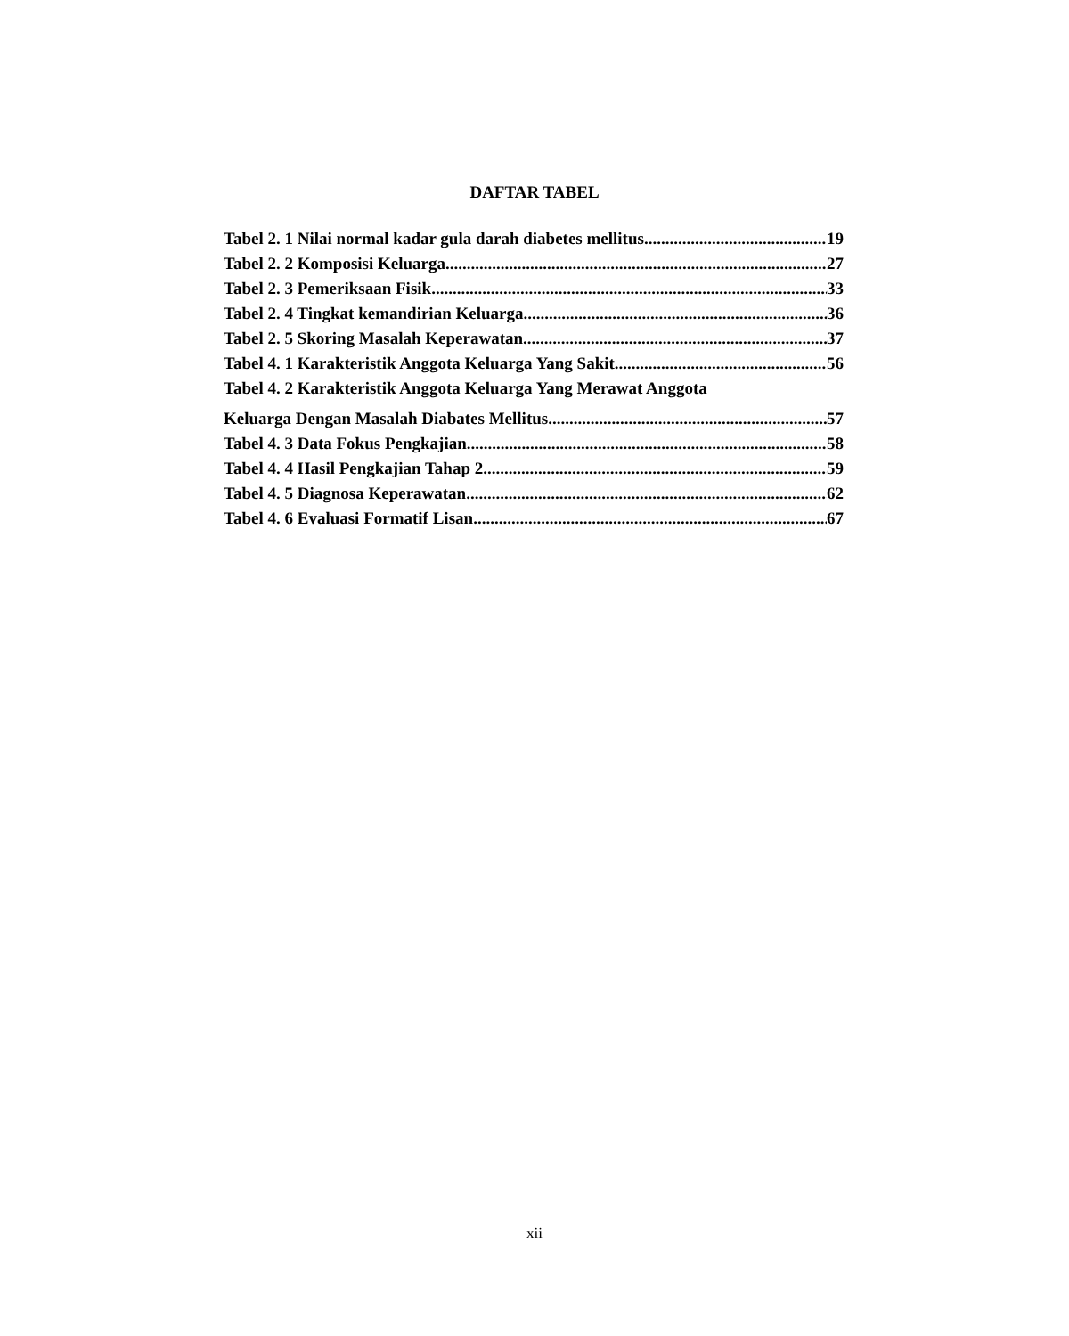DAFTAR TABEL
Tabel 2. 1 Nilai normal kadar gula darah diabetes mellitus 19
Tabel 2. 2 Komposisi Keluarga 27
Tabel 2. 3 Pemeriksaan Fisik 33
Tabel 2. 4 Tingkat kemandirian Keluarga 36
Tabel 2. 5 Skoring Masalah Keperawatan 37
Tabel 4. 1 Karakteristik Anggota Keluarga Yang Sakit 56
Tabel 4. 2 Karakteristik Anggota Keluarga Yang Merawat Anggota
Keluarga Dengan Masalah Diabates Mellitus 57
Tabel 4. 3 Data Fokus Pengkajian 58
Tabel 4. 4 Hasil Pengkajian Tahap 2 59
Tabel 4. 5 Diagnosa Keperawatan 62
Tabel 4. 6 Evaluasi Formatif Lisan 67
xii